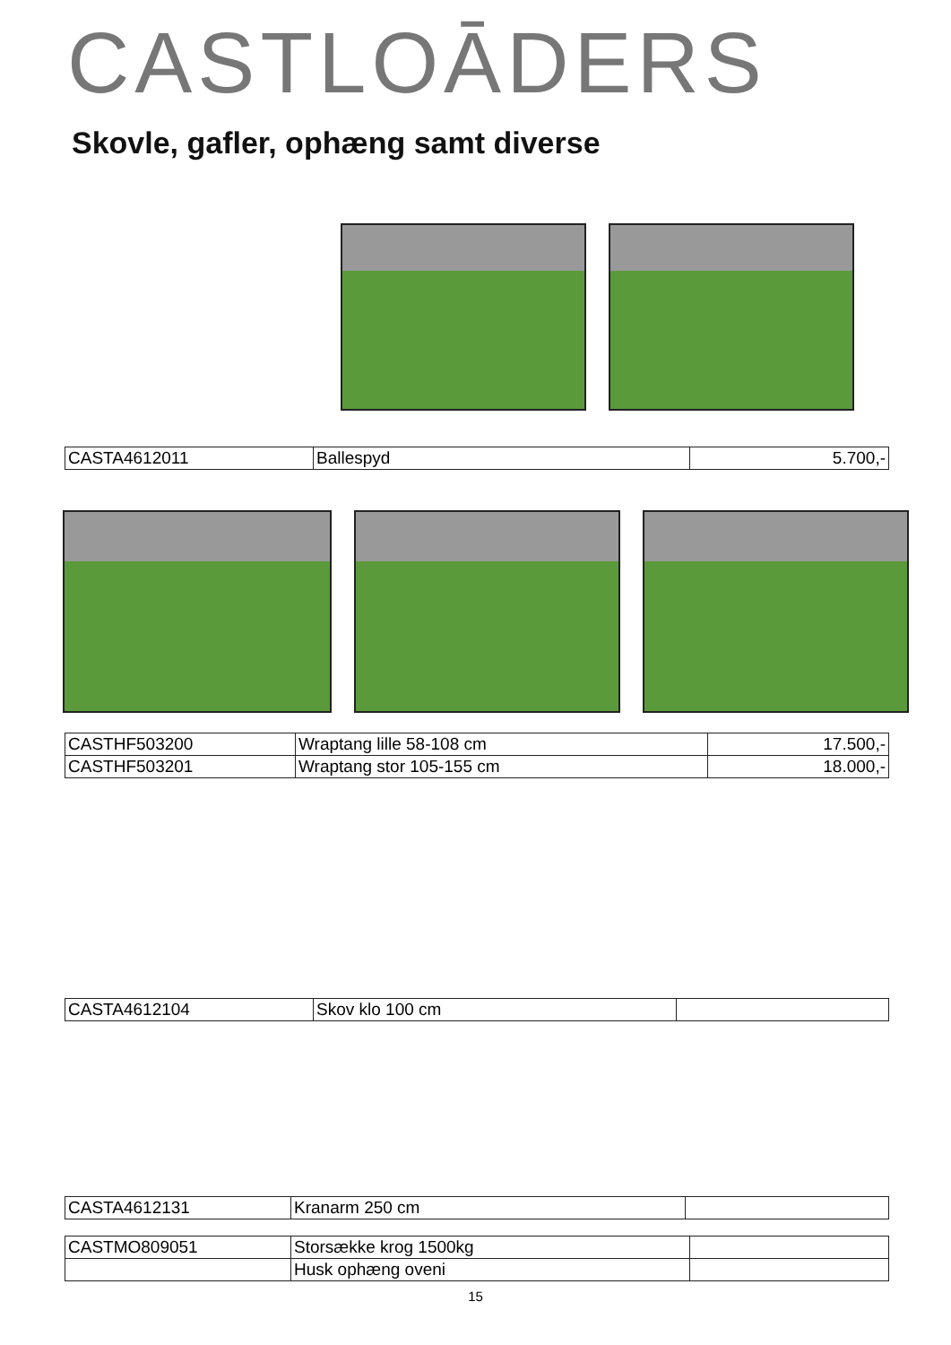CASTLOĀDERS
Skovle, gafler, ophæng samt diverse
| CASTA4612011 | Ballespyd | 5.700,- |
| CASTHF503200 | Wraptang lille 58-108 cm | 17.500,- |
| CASTHF503201 | Wraptang stor 105-155 cm | 18.000,- |
| CASTA4612104 | Skov klo 100 cm | |
| CASTA4612131 | Kranarm 250 cm | |
| CASTMO809051 | Storsække krog 1500kg | |
| | Husk ophæng oveni | |
15